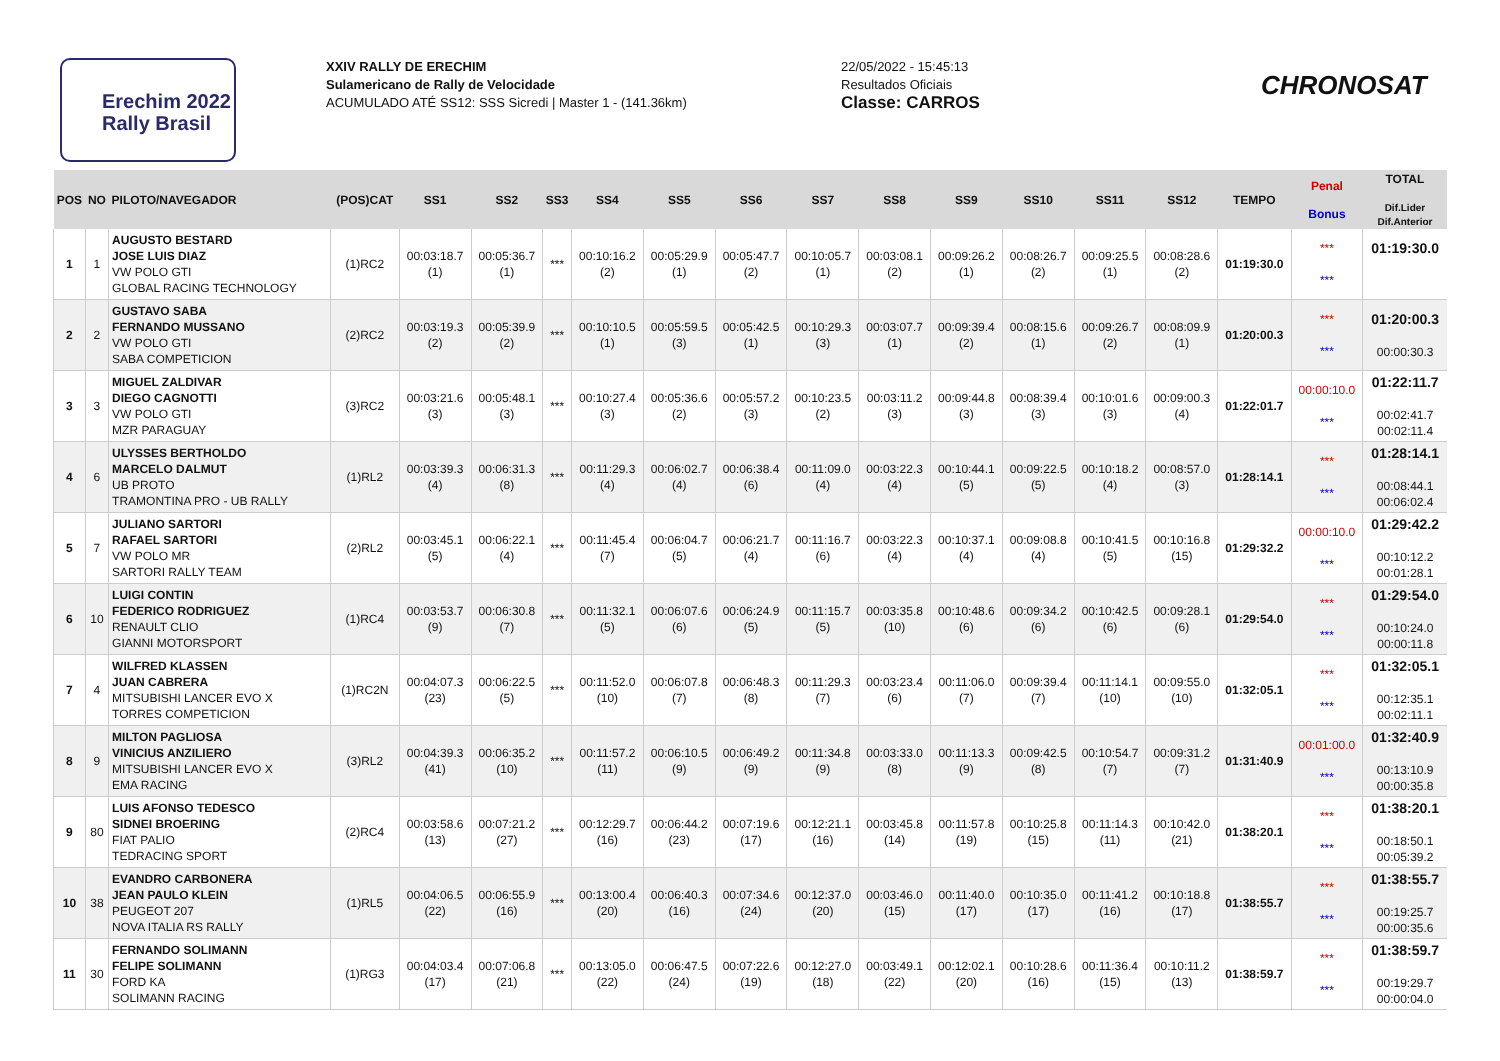Erechim 2022
Rally Brasil
XXIV RALLY DE ERECHIM
Sulamericano de Rally de Velocidade
ACUMULADO ATÉ SS12: SSS Sicredi | Master 1 - (141.36km)
22/05/2022 - 15:45:13
Resultados Oficiais
Classe: CARROS
CHRONOSAT
| POS | NO | PILOTO/NAVEGADOR | (POS)CAT | SS1 | SS2 | SS3 | SS4 | SS5 | SS6 | SS7 | SS8 | SS9 | SS10 | SS11 | SS12 | TEMPO | Penal Bonus | TOTAL Dif.Lider Dif.Anterior |
| --- | --- | --- | --- | --- | --- | --- | --- | --- | --- | --- | --- | --- | --- | --- | --- | --- | --- | --- |
| 1 | 1 | AUGUSTO BESTARD JOSE LUIS DIAZ VW POLO GTI GLOBAL RACING TECHNOLOGY | (1)RC2 | 00:03:18.7 (1) | 00:05:36.7 (1) | *** | 00:10:16.2 (2) | 00:05:29.9 (1) | 00:05:47.7 (2) | 00:10:05.7 (1) | 00:03:08.1 (2) | 00:09:26.2 (1) | 00:08:26.7 (2) | 00:09:25.5 (1) | 00:08:28.6 (2) | 01:19:30.0 | *** *** | 01:19:30.0 |
| 2 | 2 | GUSTAVO SABA FERNANDO MUSSANO VW POLO GTI SABA COMPETICION | (2)RC2 | 00:03:19.3 (2) | 00:05:39.9 (2) | *** | 00:10:10.5 (1) | 00:05:59.5 (3) | 00:05:42.5 (1) | 00:10:29.3 (3) | 00:03:07.7 (1) | 00:09:39.4 (2) | 00:08:15.6 (1) | 00:09:26.7 (2) | 00:08:09.9 (1) | 01:20:00.3 | *** *** | 01:20:00.3 00:00:30.3 |
| 3 | 3 | MIGUEL ZALDIVAR DIEGO CAGNOTTI VW POLO GTI MZR PARAGUAY | (3)RC2 | 00:03:21.6 (3) | 00:05:48.1 (3) | *** | 00:10:27.4 (3) | 00:05:36.6 (2) | 00:05:57.2 (3) | 00:10:23.5 (2) | 00:03:11.2 (3) | 00:09:44.8 (3) | 00:08:39.4 (3) | 00:10:01.6 (3) | 00:09:00.3 (4) | 01:22:01.7 | 00:00:10.0 *** | 01:22:11.7 00:02:41.7 00:02:11.4 |
| 4 | 6 | ULYSSES BERTHOLDO MARCELO DALMUT UB PROTO TRAMONTINA PRO - UB RALLY | (1)RL2 | 00:03:39.3 (4) | 00:06:31.3 (8) | *** | 00:11:29.3 (4) | 00:06:02.7 (4) | 00:06:38.4 (6) | 00:11:09.0 (4) | 00:03:22.3 (4) | 00:10:44.1 (5) | 00:09:22.5 (5) | 00:10:18.2 (4) | 00:08:57.0 (3) | 01:28:14.1 | *** *** | 01:28:14.1 00:08:44.1 00:06:02.4 |
| 5 | 7 | JULIANO SARTORI RAFAEL SARTORI VW POLO MR SARTORI RALLY TEAM | (2)RL2 | 00:03:45.1 (5) | 00:06:22.1 (4) | *** | 00:11:45.4 (7) | 00:06:04.7 (5) | 00:06:21.7 (4) | 00:11:16.7 (6) | 00:03:22.3 (4) | 00:10:37.1 (4) | 00:09:08.8 (4) | 00:10:41.5 (5) | 00:10:16.8 (15) | 01:29:32.2 | 00:00:10.0 *** | 01:29:42.2 00:10:12.2 00:01:28.1 |
| 6 | 10 | LUIGI CONTIN FEDERICO RODRIGUEZ RENAULT CLIO GIANNI MOTORSPORT | (1)RC4 | 00:03:53.7 (9) | 00:06:30.8 (7) | *** | 00:11:32.1 (5) | 00:06:07.6 (6) | 00:06:24.9 (5) | 00:11:15.7 (5) | 00:03:35.8 (10) | 00:10:48.6 (6) | 00:09:34.2 (6) | 00:10:42.5 (6) | 00:09:28.1 (6) | 01:29:54.0 | *** *** | 01:29:54.0 00:10:24.0 00:00:11.8 |
| 7 | 4 | WILFRED KLASSEN JUAN CABRERA MITSUBISHI LANCER EVO X TORRES COMPETICION | (1)RC2N | 00:04:07.3 (23) | 00:06:22.5 (5) | *** | 00:11:52.0 (10) | 00:06:07.8 (7) | 00:06:48.3 (8) | 00:11:29.3 (7) | 00:03:23.4 (6) | 00:11:06.0 (7) | 00:09:39.4 (7) | 00:11:14.1 (10) | 00:09:55.0 (10) | 01:32:05.1 | *** *** | 01:32:05.1 00:12:35.1 00:02:11.1 |
| 8 | 9 | MILTON PAGLIOSA VINICIUS ANZILIERO MITSUBISHI LANCER EVO X EMA RACING | (3)RL2 | 00:04:39.3 (41) | 00:06:35.2 (10) | *** | 00:11:57.2 (11) | 00:06:10.5 (9) | 00:06:49.2 (9) | 00:11:34.8 (9) | 00:03:33.0 (8) | 00:11:13.3 (9) | 00:09:42.5 (8) | 00:10:54.7 (7) | 00:09:31.2 (7) | 01:31:40.9 | 00:01:00.0 *** | 01:32:40.9 00:13:10.9 00:00:35.8 |
| 9 | 80 | LUIS AFONSO TEDESCO SIDNEI BROERING FIAT PALIO TEDRACING SPORT | (2)RC4 | 00:03:58.6 (13) | 00:07:21.2 (27) | *** | 00:12:29.7 (16) | 00:06:44.2 (23) | 00:07:19.6 (17) | 00:12:21.1 (16) | 00:03:45.8 (14) | 00:11:57.8 (19) | 00:10:25.8 (15) | 00:11:14.3 (11) | 00:10:42.0 (21) | 01:38:20.1 | *** *** | 01:38:20.1 00:18:50.1 00:05:39.2 |
| 10 | 38 | EVANDRO CARBONERA JEAN PAULO KLEIN PEUGEOT 207 NOVA ITALIA RS RALLY | (1)RL5 | 00:04:06.5 (22) | 00:06:55.9 (16) | *** | 00:13:00.4 (20) | 00:06:40.3 (16) | 00:07:34.6 (24) | 00:12:37.0 (20) | 00:03:46.0 (15) | 00:11:40.0 (17) | 00:10:35.0 (17) | 00:11:41.2 (16) | 00:10:18.8 (17) | 01:38:55.7 | *** *** | 01:38:55.7 00:19:25.7 00:00:35.6 |
| 11 | 30 | FERNANDO SOLIMANN FELIPE SOLIMANN FORD KA SOLIMANN RACING | (1)RG3 | 00:04:03.4 (17) | 00:07:06.8 (21) | *** | 00:13:05.0 (22) | 00:06:47.5 (24) | 00:07:22.6 (19) | 00:12:27.0 (18) | 00:03:49.1 (22) | 00:12:02.1 (20) | 00:10:28.6 (16) | 00:11:36.4 (15) | 00:10:11.2 (13) | 01:38:59.7 | *** *** | 01:38:59.7 00:19:29.7 00:00:04.0 |